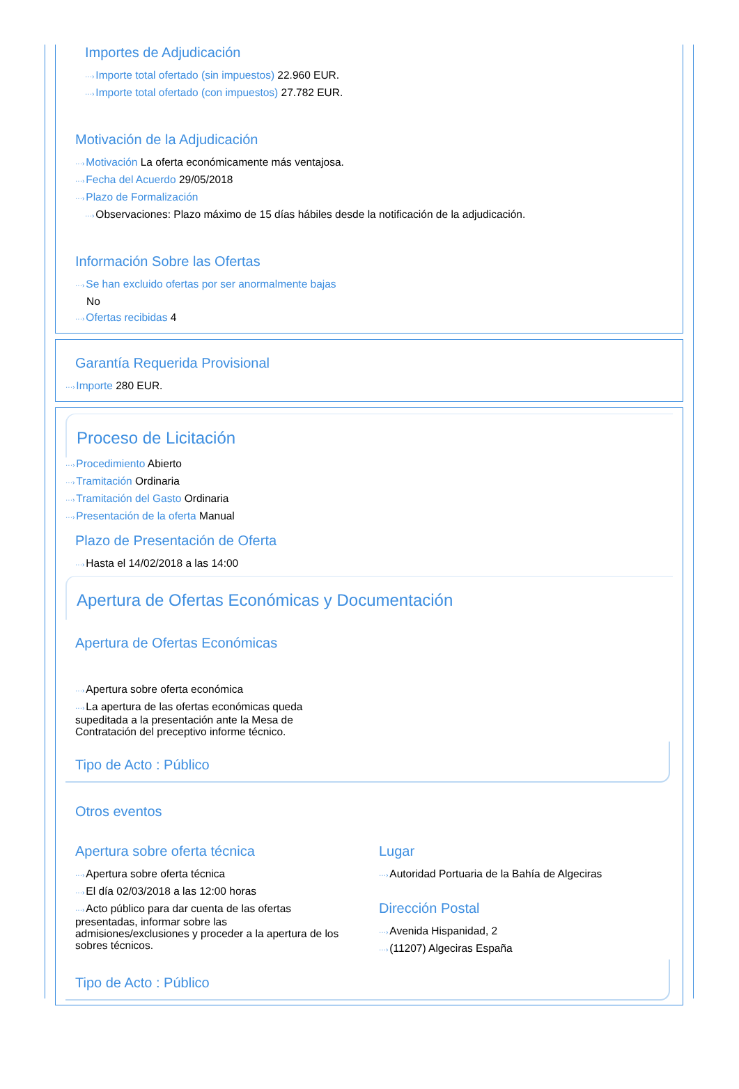Importes de Adjudicación
···›Importe total ofertado (sin impuestos) 22.960 EUR.
···›Importe total ofertado (con impuestos) 27.782 EUR.
Motivación de la Adjudicación
···›Motivación La oferta económicamente más ventajosa.
···›Fecha del Acuerdo 29/05/2018
···›Plazo de Formalización
···›Observaciones: Plazo máximo de 15 días hábiles desde la notificación de la adjudicación.
Información Sobre las Ofertas
···›Se han excluido ofertas por ser anormalmente bajas
No
···›Ofertas recibidas 4
Garantía Requerida Provisional
···›Importe 280 EUR.
Proceso de Licitación
···›Procedimiento Abierto
···›Tramitación Ordinaria
···›Tramitación del Gasto Ordinaria
···›Presentación de la oferta Manual
Plazo de Presentación de Oferta
···›Hasta el 14/02/2018 a las 14:00
Apertura de Ofertas Económicas y Documentación
Apertura de Ofertas Económicas
···›Apertura sobre oferta económica
···›La apertura de las ofertas económicas queda supeditada a la presentación ante la Mesa de Contratación del preceptivo informe técnico.
Tipo de Acto : Público
Otros eventos
Apertura sobre oferta técnica
···›Apertura sobre oferta técnica
···›El día 02/03/2018 a las 12:00 horas
···›Acto público para dar cuenta de las ofertas presentadas, informar sobre las admisiones/exclusiones y proceder a la apertura de los sobres técnicos.
Lugar
···›Autoridad Portuaria de la Bahía de Algeciras
Dirección Postal
···›Avenida Hispanidad, 2
···›(11207) Algeciras España
Tipo de Acto : Público